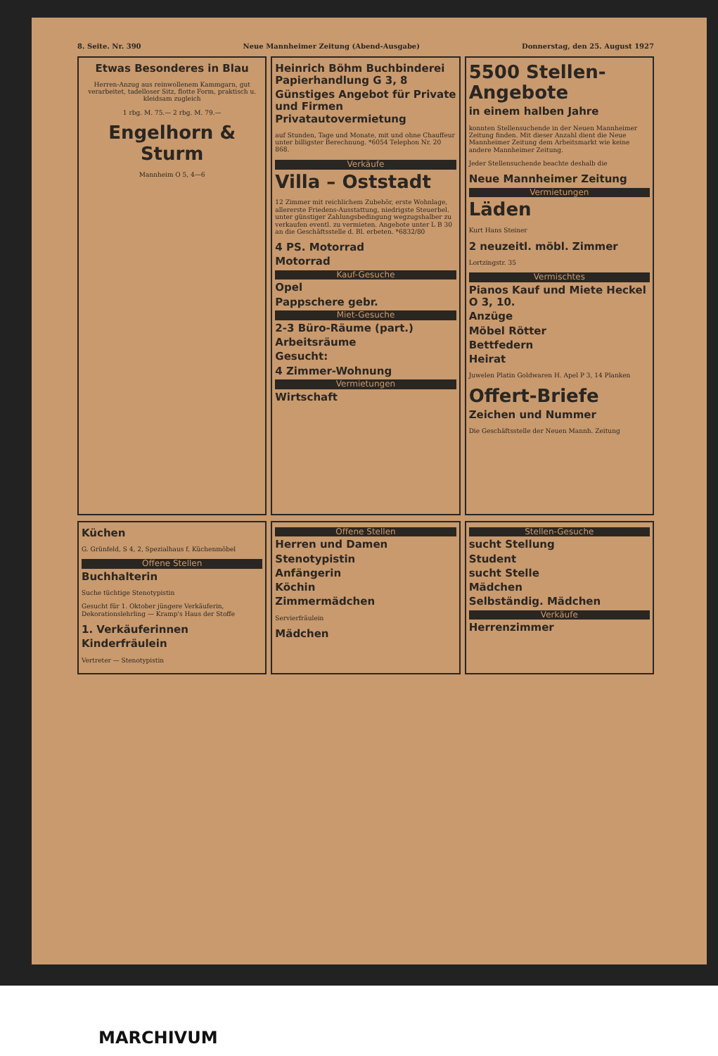8. Seite. Nr. 390 Neue Mannheimer Zeitung (Abend-Ausgabe) Donnerstag, den 25. August 1927
Etwas Besonderes in Blau
Herren-Anzug aus reinwollenem Kammgarn, gut verarbeitet, tadelloser Sitz, flotte Form, praktisch u. kleidsam zugleich
1 rbg. M. 75.— 2 rbg. M. 79.—
Engelhorn & Sturm
Mannheim O 5, 4—6
Heinrich Böhm Buchbinderei Papierhandlung G 3, 8
Günstiges Angebot für Private und Firmen Privatautovermietung
auf Stunden, Tage und Monate, mit und ohne Chauffeur unter billigster Berechnung. *6054 Telephon Nr. 20 868.
Verkäufe
Villa – Oststadt
12 Zimmer mit reichlichem Zubehör, erste Wohnlage, allererste Friedens-Ausstattung, niedrigste Steuerbel. unter günstiger Zahlungsbedingung wegzugshalber zu verkaufen eventl. zu vermieten. Angebote unter L B 30 an die Geschäftsstelle d. Bl. erbeten. *6832/80
4 PS. Motorrad
Motorrad
Kauf-Gesuche
Opel
Pappschere gebr.
Miet-Gesuche
2-3 Büro-Räume (part.)
Arbeitsräume
Gesucht:
4 Zimmer-Wohnung
Vermietungen
Wirtschaft
5500 Stellen-Angebote
in einem halben Jahre
konnten Stellensuchende in der Neuen Mannheimer Zeitung finden. Mit dieser Anzahl dient die Neue Mannheimer Zeitung dem Arbeitsmarkt wie keine andere Mannheimer Zeitung.
Jeder Stellensuchende beachte deshalb die
Neue Mannheimer Zeitung
Vermietungen
Läden
Kurt Hans Steiner
2 neuzeitl. möbl. Zimmer
Lortzingstr. 35
Vermischtes
Pianos Kauf und Miete Heckel O 3, 10.
Anzüge
Möbel Rötter
Bettfedern
Heirat
Juwelen Platin Goldwaren H. Apel P 3, 14 Planken
Offert-Briefe
Zeichen und Nummer
Die Geschäftsstelle der Neuen Mannh. Zeitung
Küchen
G. Grünfeld, S 4, 2, Spezialhaus f. Küchenmöbel
Offene Stellen
Buchhalterin
Suche tüchtige Stenotypistin
Gesucht für 1. Oktober jüngere Verkäuferin, Dekorationslehrling — Kramp's Haus der Stoffe
1. Verkäuferinnen
Kinderfräulein
Vertreter — Stenotypistin
Offene Stellen
Herren und Damen
Stenotypistin
Anfängerin
Köchin
Zimmermädchen
Servierfräulein
Mädchen
Stellen-Gesuche
sucht Stellung
Student
sucht Stelle
Mädchen
Selbständig. Mädchen
Verkäufe
Herrenzimmer
MARCHIVUM